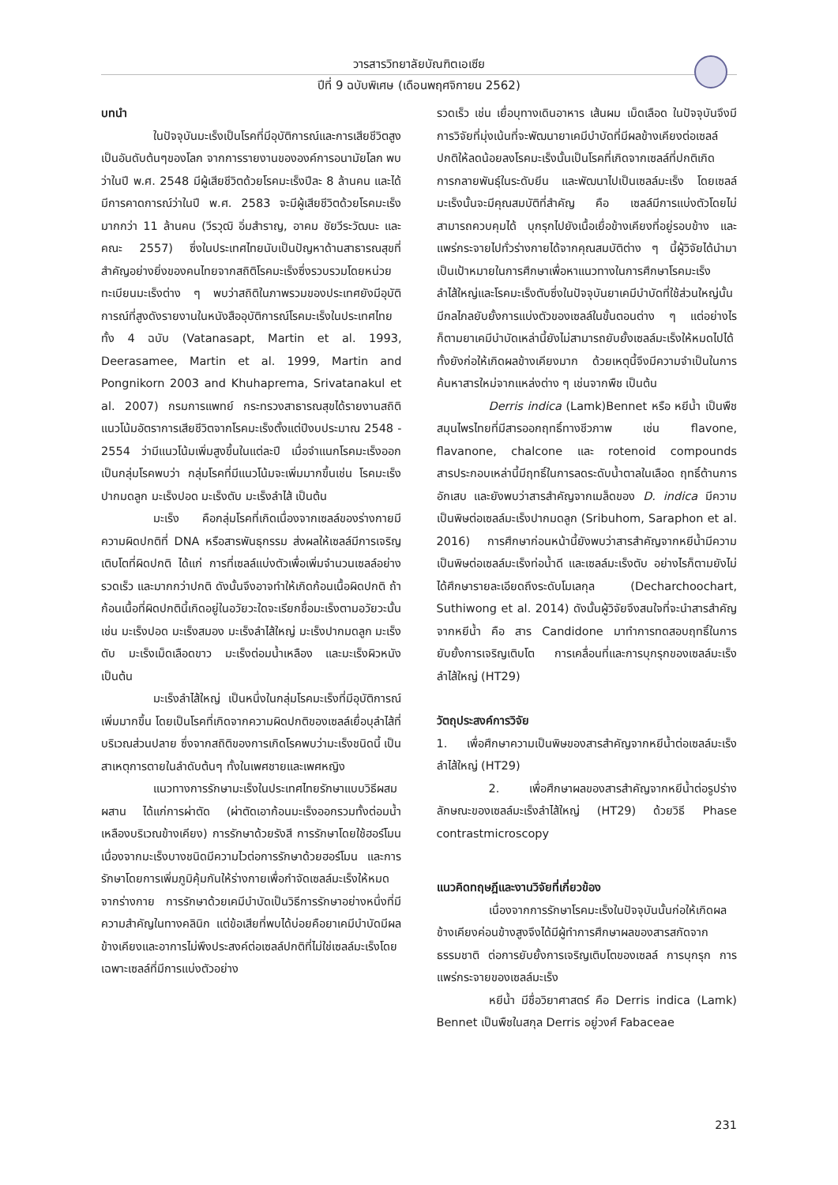วารสารวิทยาลัยบัณฑิตเอเซีย
ปีที่ 9 ฉบับพิเศษ (เดือนพฤศจิกายน 2562)
บทนำ
ในปัจจุบันมะเร็งเป็นโรคที่มีอุบัติการณ์และการเสียชีวิตสูงเป็นอันดับต้นๆของโลก จากการรายงานขององค์การอนามัยโลก พบว่าในปี พ.ศ. 2548 มีผู้เสียชีวิตด้วยโรคมะเร็งปีละ 8 ล้านคน และได้มีการคาดการณ์ว่าในปี พ.ศ. 2583 จะมีผู้เสียชีวิตด้วยโรคมะเร็งมากกว่า 11 ล้านคน (วีรวุฒิ อิ่มสำราญ, อาคม ชัยวีระวัฒนะ และคณะ 2557) ซึ่งในประเทศไทยนับเป็นปัญหาด้านสาธารณสุขที่สำคัญอย่างยิ่งของคนไทยจากสถิติโรคมะเร็งซึ่งรวบรวมโดยหน่วยทะเบียนมะเร็งต่าง ๆ พบว่าสถิติในภาพรวมของประเทศยังมีอุบัติการณ์ที่สูงดังรายงานในหนังสืออุบัติการณ์โรคมะเร็งในประเทศไทยทั้ง 4 ฉบับ (Vatanasapt, Martin et al. 1993, Deerasamee, Martin et al. 1999, Martin and Pongnikorn 2003 and Khuhaprema, Srivatanakul et al. 2007) กรมการแพทย์ กระทรวงสาธารณสุขได้รายงานสถิติแนวโน้มอัตราการเสียชีวิตจากโรคมะเร็งตั้งแต่ปีงบประมาณ 2548 - 2554 ว่ามีแนวโน้มเพิ่มสูงขึ้นในแต่ละปี เมื่อจำแนกโรคมะเร็งออกเป็นกลุ่มโรคพบว่า กลุ่มโรคที่มีแนวโน้มจะเพิ่มมากขึ้นเช่น โรคมะเร็งปากมดลูก มะเร็งปอด มะเร็งตับ มะเร็งลำไส้ เป็นต้น
มะเร็ง คือกลุ่มโรคที่เกิดเนื่องจากเซลล์ของร่างกายมีความผิดปกติที่ DNA หรือสารพันธุกรรม ส่งผลให้เซลล์มีการเจริญเติบโตที่ผิดปกติ ได้แก่ การที่เซลล์แบ่งตัวเพื่อเพิ่มจำนวนเซลล์อย่างรวดเร็ว และมากกว่าปกติ ดังนั้นจึงอาจทำให้เกิดก้อนเนื้อผิดปกติ ถ้าก้อนเนื้อที่ผิดปกตินี้เกิดอยู่ในอวัยวะใดจะเรียกชื่อมะเร็งตามอวัยวะนั้น เช่น มะเร็งปอด มะเร็งสมอง มะเร็งลำไส้ใหญ่ มะเร็งปากมดลูก มะเร็งตับ มะเร็งเม็ดเลือดขาว มะเร็งต่อมน้ำเหลือง และมะเร็งผิวหนัง เป็นต้น
มะเร็งลำไส้ใหญ่ เป็นหนึ่งในกลุ่มโรคมะเร็งที่มีอุบัติการณ์เพิ่มมากขึ้น โดยเป็นโรคที่เกิดจากความผิดปกติของเซลล์เยื่อบุลำไส้ที่บริเวณส่วนปลาย ซึ่งจากสถิติของการเกิดโรคพบว่ามะเร็งชนิดนี้ เป็นสาเหตุการตายในลำดับต้นๆ ทั้งในเพศชายและเพศหญิง
แนวทางการรักษามะเร็งในประเทศไทยรักษาแบบวิธีผสมผสาน ได้แก่การผ่าตัด (ผ่าตัดเอาก้อนมะเร็งออกรวมทั้งต่อมน้ำเหลืองบริเวณข้างเคียง) การรักษาด้วยรังสี การรักษาโดยใช้ฮอร์โมน เนื่องจากมะเร็งบางชนิดมีความไวต่อการรักษาด้วยฮอร์โมน และการรักษาโดยการเพิ่มภูมิคุ้มกันให้ร่างกายเพื่อกำจัดเซลล์มะเร็งให้หมดจากร่างกาย การรักษาด้วยเคมีบำบัดเป็นวิธีการรักษาอย่างหนึ่งที่มีความสำคัญในทางคลินิก แต่ข้อเสียที่พบได้บ่อยคือยาเคมีบำบัดมีผลข้างเคียงและอาการไม่พึงประสงค์ต่อเซลล์ปกติที่ไม่ใช่เซลล์มะเร็งโดยเฉพาะเซลล์ที่มีการแบ่งตัวอย่าง
รวดเร็ว เช่น เยื่อบุทางเดินอาหาร เส้นผม เม็ดเลือด ในปัจจุบันจึงมีการวิจัยที่มุ่งเน้นที่จะพัฒนายาเคมีบำบัดที่มีผลข้างเคียงต่อเซลล์ปกติให้ลดน้อยลงโรคมะเร็งนั้นเป็นโรคที่เกิดจากเซลล์ที่ปกติเกิดการกลายพันธุ์ในระดับยีน และพัฒนาไปเป็นเซลล์มะเร็ง โดยเซลล์มะเร็งนั้นจะมีคุณสมบัติที่สำคัญ คือ เซลล์มีการแบ่งตัวโดยไม่สามารถควบคุมได้ บุกรุกไปยังเนื้อเยื่อข้างเคียงที่อยู่รอบข้าง และแพร่กระจายไปทั่วร่างกายได้จากคุณสมบัติต่าง ๆ นี้ผู้วิจัยได้นำมาเป็นเป้าหมายในการศึกษาเพื่อหาแนวทางในการศึกษาโรคมะเร็งลำไส้ใหญ่และโรคมะเร็งตับซึ่งในปัจจุบันยาเคมีบำบัดที่ใช้ส่วนใหญ่นั้นมีกลไกลยับยั้งการแบ่งตัวของเซลล์ในขั้นตอนต่าง ๆ แต่อย่างไรก็ตามยาเคมีบำบัดเหล่านี้ยังไม่สามารถยับยั้งเซลล์มะเร็งให้หมดไปได้ทั้งยังก่อให้เกิดผลข้างเคียงมาก ด้วยเหตุนี้จึงมีความจำเป็นในการค้นหาสารใหม่จากแหล่งต่าง ๆ เช่นจากพืช เป็นต้น
Derris indica (Lamk)Bennet หรือ หยีน้ำ เป็นพืชสมุนไพรไทยที่มีสารออกฤทธิ์ทางชีวภาพ เช่น flavone, flavanone, chalcone และ rotenoid compounds สารประกอบเหล่านี้มีฤทธิ์ในการลดระดับน้ำตาลในเลือด ฤทธิ์ต้านการอักเสบ และยังพบว่าสารสำคัญจากเมล็ดของ D. indica มีความเป็นพิษต่อเซลล์มะเร็งปากมดลูก (Sribuhom, Saraphon et al. 2016) การศึกษาก่อนหน้านี้ยังพบว่าสารสำคัญจากหยีน้ำมีความเป็นพิษต่อเซลล์มะเร็งท่อน้ำดี และเซลล์มะเร็งตับ อย่างไรก็ตามยังไม่ได้ศึกษารายละเอียดถึงระดับโมเลกุล (Decharchoochart, Suthiwong et al. 2014) ดังนั้นผู้วิจัยจึงสนใจที่จะนำสารสำคัญจากหยีน้ำ คือ สาร Candidone มาทำการทดสอบฤทธิ์ในการยับยั้งการเจริญเติบโต การเคลื่อนที่และการบุกรุกของเซลล์มะเร็งลำไส้ใหญ่ (HT29)
วัตถุประสงค์การวิจัย
1. เพื่อศึกษาความเป็นพิษของสารสำคัญจากหยีน้ำต่อเซลล์มะเร็งลำไส้ใหญ่ (HT29)
2. เพื่อศึกษาผลของสารสำคัญจากหยีน้ำต่อรูปร่าง ลักษณะของเซลล์มะเร็งลำไส้ใหญ่ (HT29) ด้วยวิธี Phase contrastmicroscopy
แนวคิดทฤษฎีและงานวิจัยที่เกี่ยวข้อง
เนื่องจากการรักษาโรคมะเร็งในปัจจุบันนั้นก่อให้เกิดผลข้างเคียงค่อนข้างสูงจึงได้มีผู้ทำการศึกษาผลของสารสกัดจากธรรมชาติ ต่อการยับยั้งการเจริญเติบโตของเซลล์ การบุกรุก การแพร่กระจายของเซลล์มะเร็ง
หยีน้ำ มีชื่อวิยาศาสตร์ คือ Derris indica (Lamk) Bennet เป็นพืชในสกุล Derris อยู่วงศ์ Fabaceae
231